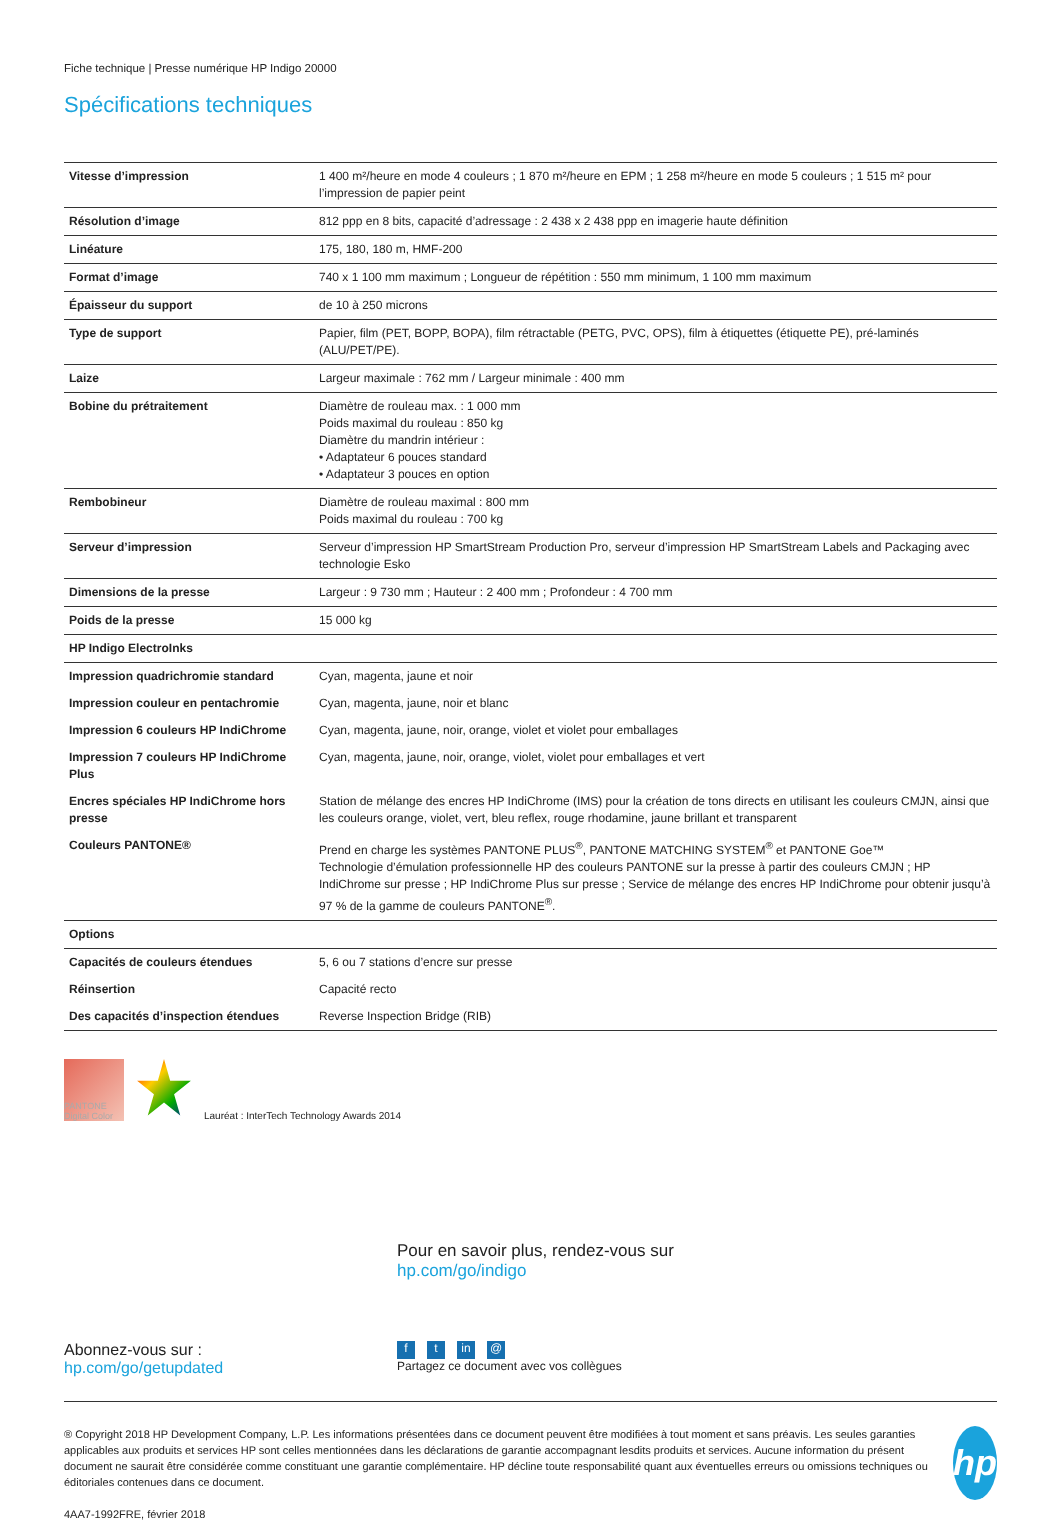Fiche technique | Presse numérique HP Indigo 20000
Spécifications techniques
| Vitesse d’impression | 1 400 m²/heure en mode 4 couleurs ; 1 870 m²/heure en EPM ; 1 258 m²/heure en mode 5 couleurs ; 1 515 m² pour l’impression de papier peint |
| Résolution d’image | 812 ppp en 8 bits, capacité d’adressage : 2 438 x 2 438 ppp en imagerie haute définition |
| Linéature | 175, 180, 180 m, HMF-200 |
| Format d’image | 740 x 1 100 mm maximum ; Longueur de répétition : 550 mm minimum, 1 100 mm maximum |
| Épaisseur du support | de 10 à 250 microns |
| Type de support | Papier, film (PET, BOPP, BOPA), film rétractable (PETG, PVC, OPS), film à étiquettes (étiquette PE), pré-laminés (ALU/PET/PE). |
| Laize | Largeur maximale : 762 mm / Largeur minimale : 400 mm |
| Bobine du prétraitement | Diamètre de rouleau max. : 1 000 mm Poids maximal du rouleau : 850 kg Diamètre du mandrin intérieur : • Adaptateur 6 pouces standard • Adaptateur 3 pouces en option |
| Rembobineur | Diamètre de rouleau maximal : 800 mm Poids maximal du rouleau : 700 kg |
| Serveur d’impression | Serveur d’impression HP SmartStream Production Pro, serveur d’impression HP SmartStream Labels and Packaging avec technologie Esko |
| Dimensions de la presse | Largeur : 9 730 mm ; Hauteur : 2 400 mm ; Profondeur : 4 700 mm |
| Poids de la presse | 15 000 kg |
| HP Indigo ElectroInks | |
| Impression quadrichromie standard | Cyan, magenta, jaune et noir |
| Impression couleur en pentachromie | Cyan, magenta, jaune, noir et blanc |
| Impression 6 couleurs HP IndiChrome | Cyan, magenta, jaune, noir, orange, violet et violet pour emballages |
| Impression 7 couleurs HP IndiChrome Plus | Cyan, magenta, jaune, noir, orange, violet, violet pour emballages et vert |
| Encres spéciales HP IndiChrome hors presse | Station de mélange des encres HP IndiChrome (IMS) pour la création de tons directs en utilisant les couleurs CMJN, ainsi que les couleurs orange, violet, vert, bleu reflex, rouge rhodamine, jaune brillant et transparent |
| Couleurs PANTONE® | Prend en charge les systèmes PANTONE PLUS<sup>®</sup>, PANTONE MATCHING SYSTEM<sup>®</sup> et PANTONE Goe™ Technologie d’émulation professionnelle HP des couleurs PANTONE sur la presse à partir des couleurs CMJN ; HP IndiChrome sur presse ; HP IndiChrome Plus sur presse ; Service de mélange des encres HP IndiChrome pour obtenir jusqu’à 97 % de la gamme de couleurs PANTONE<sup>®</sup>. |
| Options | |
| Capacités de couleurs étendues | 5, 6 ou 7 stations d’encre sur presse |
| Réinsertion | Capacité recto |
| Des capacités d’inspection étendues | Reverse Inspection Bridge (RIB) |
PANTONE Digital Color
Lauréat : InterTech Technology Awards 2014
Pour en savoir plus, rendez-vous sur
hp.com/go/indigo
Abonnez-vous sur :
hp.com/go/getupdated
ft in @
Partagez ce document avec vos collègues
® Copyright 2018 HP Development Company, L.P. Les informations présentées dans ce document peuvent être modifiées à tout moment et sans préavis. Les seules garanties applicables aux produits et services HP sont celles mentionnées dans les déclarations de garantie accompagnant lesdits produits et services. Aucune information du présent document ne saurait être considérée comme constituant une garantie complémentaire. HP décline toute responsabilité quant aux éventuelles erreurs ou omissions techniques ou éditoriales contenues dans ce document.
4AA7-1992FRE, février 2018
hp